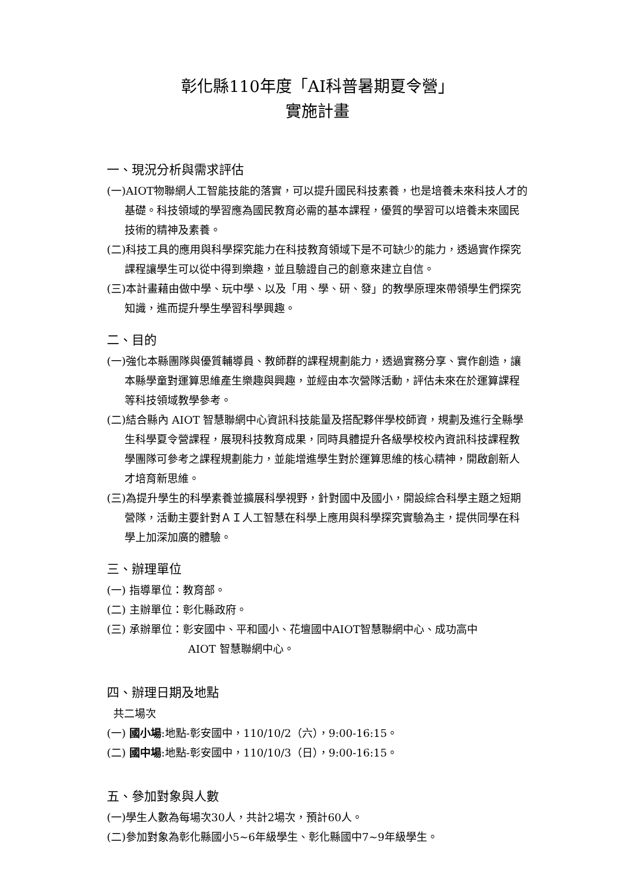彰化縣110年度「AI科普暑期夏令營」
實施計畫
一、現況分析與需求評估
(一)AIOT物聯網人工智能技能的落實，可以提升國民科技素養，也是培養未來科技人才的基礎。科技領域的學習應為國民教育必需的基本課程，優質的學習可以培養未來國民技術的精神及素養。
(二)科技工具的應用與科學探究能力在科技教育領域下是不可缺少的能力，透過實作探究課程讓學生可以從中得到樂趣，並且驗證自己的創意來建立自信。
(三)本計畫藉由做中學、玩中學、以及「用、學、研、發」的教學原理來帶領學生們探究知識，進而提升學生學習科學興趣。
二、目的
(一)強化本縣團隊與優質輔導員、教師群的課程規劃能力，透過實務分享、實作創造，讓本縣學童對運算思維產生樂趣與興趣，並經由本次營隊活動，評估未來在於運算課程等科技領域教學參考。
(二)結合縣內 AIOT 智慧聯網中心資訊科技能量及搭配夥伴學校師資，規劃及進行全縣學生科學夏令營課程，展現科技教育成果，同時具體提升各級學校校內資訊科技課程教學團隊可參考之課程規劃能力，並能增進學生對於運算思維的核心精神，開啟創新人才培育新思維。
(三)為提升學生的科學素養並擴展科學視野，針對國中及國小，開設綜合科學主題之短期營隊，活動主要針對ＡＩ人工智慧在科學上應用與科學探究實驗為主，提供同學在科學上加深加廣的體驗。
三、辦理單位
(一) 指導單位：教育部。
(二) 主辦單位：彰化縣政府。
(三) 承辦單位：彰安國中、平和國小、花壇國中AIOT智慧聯網中心、成功高中
AIOT 智慧聯網中心。
四、辦理日期及地點
共二場次
(一) 國小場:地點-彰安國中，110/10/2（六），9:00-16:15。
(二) 國中場:地點-彰安國中，110/10/3（日），9:00-16:15。
五、參加對象與人數
(一)學生人數為每場次30人，共計2場次，預計60人。
(二)參加對象為彰化縣國小5~6年級學生、彰化縣國中7~9年級學生。